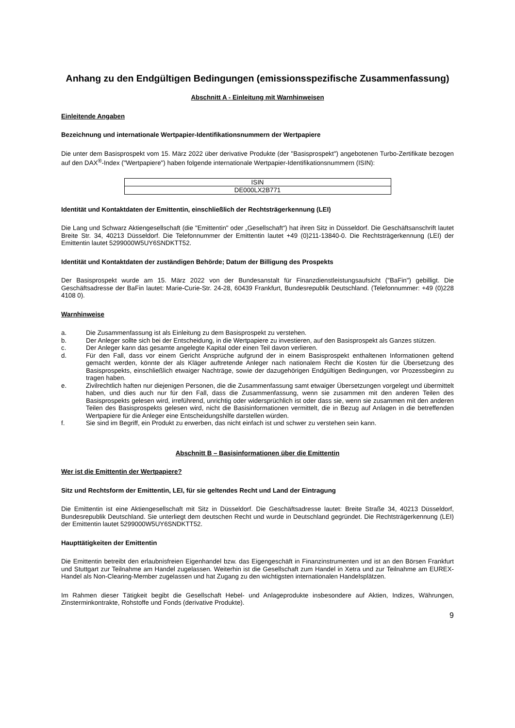Anhang zu den Endgültigen Bedingungen (emissionsspezifische Zusammenfassung)
Abschnitt A - Einleitung mit Warnhinweisen
Einleitende Angaben
Bezeichnung und internationale Wertpapier-Identifikationsnummern der Wertpapiere
Die unter dem Basisprospekt vom 15. März 2022 über derivative Produkte (der "Basisprospekt") angebotenen Turbo-Zertifikate bezogen auf den DAX<sup>®</sup>-Index ("Wertpapiere") haben folgende internationale Wertpapier-Identifikationsnummern (ISIN):
| ISIN |
| DE000LX2B771 |
Identität und Kontaktdaten der Emittentin, einschließlich der Rechtsträgerkennung (LEI)
Die Lang und Schwarz Aktiengesellschaft (die "Emittentin" oder „Gesellschaft“) hat ihren Sitz in Düsseldorf. Die Geschäftsanschrift lautet Breite Str. 34, 40213 Düsseldorf. Die Telefonnummer der Emittentin lautet +49 (0)211-13840-0. Die Rechtsträgerkennung (LEI) der Emittentin lautet 5299000W5UY6SNDKTT52.
Identität und Kontaktdaten der zuständigen Behörde; Datum der Billigung des Prospekts
Der Basisprospekt wurde am 15. März 2022 von der Bundesanstalt für Finanzdienstleistungsaufsicht ("BaFin") gebilligt. Die Geschäftsadresse der BaFin lautet: Marie-Curie-Str. 24-28, 60439 Frankfurt, Bundesrepublik Deutschland. (Telefonnummer: +49 (0)228 4108 0).
Warnhinweise
a. Die Zusammenfassung ist als Einleitung zu dem Basisprospekt zu verstehen.
b. Der Anleger sollte sich bei der Entscheidung, in die Wertpapiere zu investieren, auf den Basisprospekt als Ganzes stützen.
c. Der Anleger kann das gesamte angelegte Kapital oder einen Teil davon verlieren.
d. Für den Fall, dass vor einem Gericht Ansprüche aufgrund der in einem Basisprospekt enthaltenen Informationen geltend gemacht werden, könnte der als Kläger auftretende Anleger nach nationalem Recht die Kosten für die Übersetzung des Basisprospekts, einschließlich etwaiger Nachträge, sowie der dazugehörigen Endgültigen Bedingungen, vor Prozessbeginn zu tragen haben.
e. Zivilrechtlich haften nur diejenigen Personen, die die Zusammenfassung samt etwaiger Übersetzungen vorgelegt und übermittelt haben, und dies auch nur für den Fall, dass die Zusammenfassung, wenn sie zusammen mit den anderen Teilen des Basisprospekts gelesen wird, irreführend, unrichtig oder widersprüchlich ist oder dass sie, wenn sie zusammen mit den anderen Teilen des Basisprospekts gelesen wird, nicht die Basisinformationen vermittelt, die in Bezug auf Anlagen in die betreffenden Wertpapiere für die Anleger eine Entscheidungshilfe darstellen würden.
f. Sie sind im Begriff, ein Produkt zu erwerben, das nicht einfach ist und schwer zu verstehen sein kann.
Abschnitt B – Basisinformationen über die Emittentin
Wer ist die Emittentin der Wertpapiere?
Sitz und Rechtsform der Emittentin, LEI, für sie geltendes Recht und Land der Eintragung
Die Emittentin ist eine Aktiengesellschaft mit Sitz in Düsseldorf. Die Geschäftsadresse lautet: Breite Straße 34, 40213 Düsseldorf, Bundesrepublik Deutschland. Sie unterliegt dem deutschen Recht und wurde in Deutschland gegründet. Die Rechtsträgerkennung (LEI) der Emittentin lautet 5299000W5UY6SNDKTT52.
Haupttätigkeiten der Emittentin
Die Emittentin betreibt den erlaubnisfreien Eigenhandel bzw. das Eigengeschäft in Finanzinstrumenten und ist an den Börsen Frankfurt und Stuttgart zur Teilnahme am Handel zugelassen. Weiterhin ist die Gesellschaft zum Handel in Xetra und zur Teilnahme am EUREX-Handel als Non-Clearing-Member zugelassen und hat Zugang zu den wichtigsten internationalen Handelsplätzen.
Im Rahmen dieser Tätigkeit begibt die Gesellschaft Hebel- und Anlageprodukte insbesondere auf Aktien, Indizes, Währungen, Zinsterminkontrakte, Rohstoffe und Fonds (derivative Produkte).
9